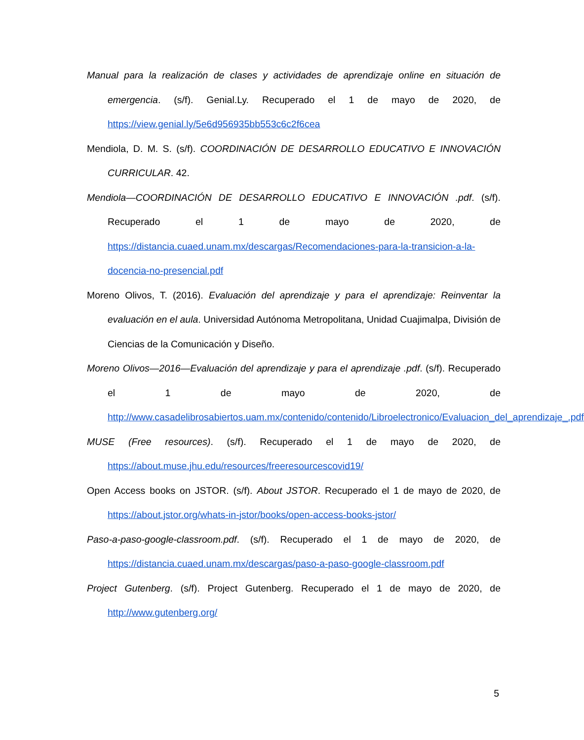Manual para la realización de clases y actividades de aprendizaje online en situación de emergencia. (s/f). Genial.Ly. Recuperado el 1 de mayo de 2020, de https://view.genial.ly/5e6d956935bb553c6c2f6cea
Mendiola, D. M. S. (s/f). COORDINACIÓN DE DESARROLLO EDUCATIVO E INNOVACIÓN CURRICULAR. 42.
Mendiola—COORDINACIÓN DE DESARROLLO EDUCATIVO E INNOVACIÓN .pdf. (s/f). Recuperado el 1 de mayo de 2020, de https://distancia.cuaed.unam.mx/descargas/Recomendaciones-para-la-transicion-a-la-docencia-no-presencial.pdf
Moreno Olivos, T. (2016). Evaluación del aprendizaje y para el aprendizaje: Reinventar la evaluación en el aula. Universidad Autónoma Metropolitana, Unidad Cuajimalpa, División de Ciencias de la Comunicación y Diseño.
Moreno Olivos—2016—Evaluación del aprendizaje y para el aprendizaje .pdf. (s/f). Recuperado el 1 de mayo de 2020, de http://www.casadelibrosabiertos.uam.mx/contenido/contenido/Libroelectronico/Evaluacion_del_aprendizaje_.pdf
MUSE (Free resources). (s/f). Recuperado el 1 de mayo de 2020, de https://about.muse.jhu.edu/resources/freeresourcescovid19/
Open Access books on JSTOR. (s/f). About JSTOR. Recuperado el 1 de mayo de 2020, de https://about.jstor.org/whats-in-jstor/books/open-access-books-jstor/
Paso-a-paso-google-classroom.pdf. (s/f). Recuperado el 1 de mayo de 2020, de https://distancia.cuaed.unam.mx/descargas/paso-a-paso-google-classroom.pdf
Project Gutenberg. (s/f). Project Gutenberg. Recuperado el 1 de mayo de 2020, de http://www.gutenberg.org/
5